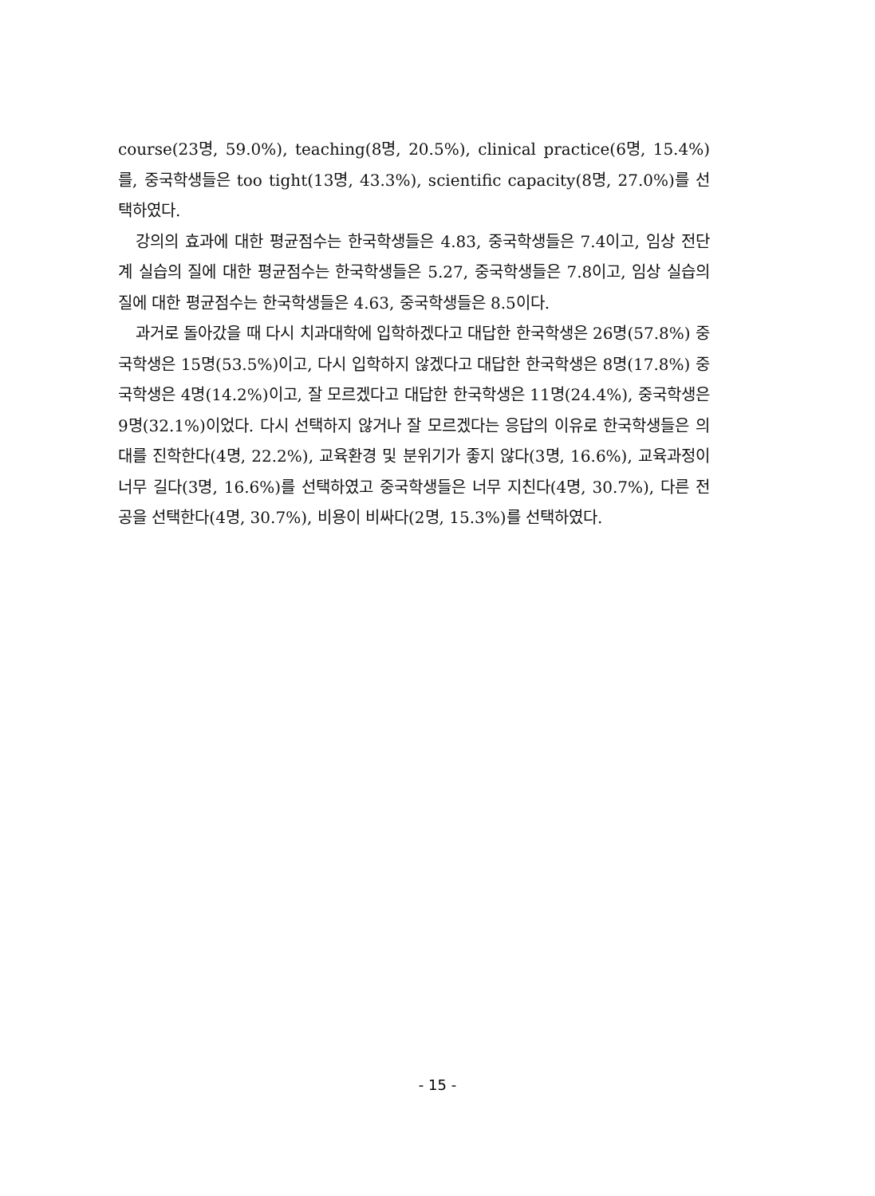course(23명, 59.0%), teaching(8명, 20.5%), clinical practice(6명, 15.4%)를, 중국학생들은 too tight(13명, 43.3%), scientific capacity(8명, 27.0%)를 선택하였다.
강의의 효과에 대한 평균점수는 한국학생들은 4.83, 중국학생들은 7.4이고, 임상 전단계 실습의 질에 대한 평균점수는 한국학생들은 5.27, 중국학생들은 7.8이고, 임상 실습의 질에 대한 평균점수는 한국학생들은 4.63, 중국학생들은 8.5이다.
과거로 돌아갔을 때 다시 치과대학에 입학하겠다고 대답한 한국학생은 26명(57.8%) 중국학생은 15명(53.5%)이고, 다시 입학하지 않겠다고 대답한 한국학생은 8명(17.8%) 중국학생은 4명(14.2%)이고, 잘 모르겠다고 대답한 한국학생은 11명(24.4%), 중국학생은 9명(32.1%)이었다. 다시 선택하지 않거나 잘 모르겠다는 응답의 이유로 한국학생들은 의대를 진학한다(4명, 22.2%), 교육환경 및 분위기가 좋지 않다(3명, 16.6%), 교육과정이 너무 길다(3명, 16.6%)를 선택하였고 중국학생들은 너무 지친다(4명, 30.7%), 다른 전공을 선택한다(4명, 30.7%), 비용이 비싸다(2명, 15.3%)를 선택하였다.
- 15 -